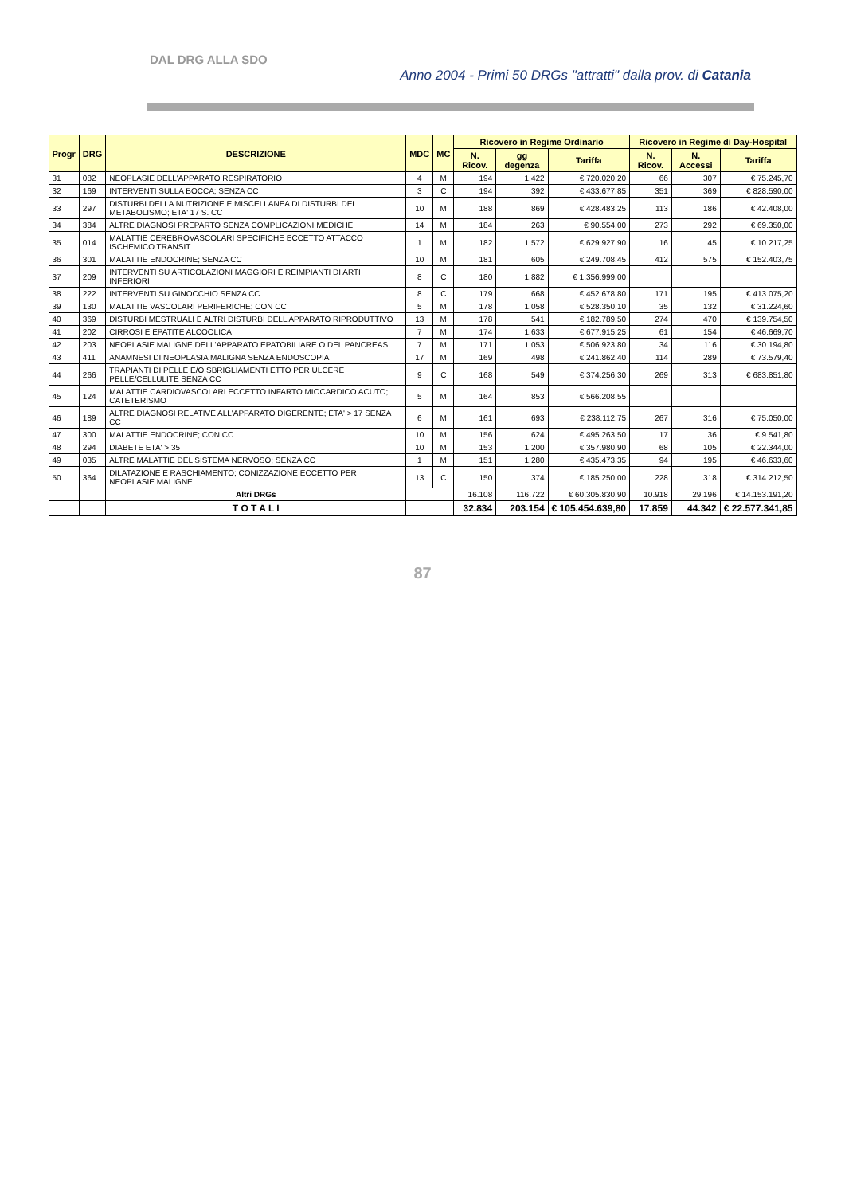DAL DRG ALLA SDO
Anno 2004 - Primi 50 DRGs "attratti" dalla prov. di Catania
| Progr | DRG | DESCRIZIONE | MDC | MC | Ricovero in Regime Ordinario | | | Ricovero in Regime di Day-Hospital | | |
| --- | --- | --- | --- | --- | --- | --- | --- | --- | --- | --- |
| | | | | | N. Ricov. | gg degenza | Tariffa | N. Ricov. | N. Accessi | Tariffa |
| 31 | 082 | NEOPLASIE DELL'APPARATO RESPIRATORIO | 4 | M | 194 | 1.422 | € 720.020,20 | 66 | 307 | € 75.245,70 |
| 32 | 169 | INTERVENTI SULLA BOCCA; SENZA CC | 3 | C | 194 | 392 | € 433.677,85 | 351 | 369 | € 828.590,00 |
| 33 | 297 | DISTURBI DELLA NUTRIZIONE E MISCELLANEA DI DISTURBI DEL METABOLISMO; ETA' 17 S. CC | 10 | M | 188 | 869 | € 428.483,25 | 113 | 186 | € 42.408,00 |
| 34 | 384 | ALTRE DIAGNOSI PREPARTO SENZA COMPLICAZIONI MEDICHE | 14 | M | 184 | 263 | € 90.554,00 | 273 | 292 | € 69.350,00 |
| 35 | 014 | MALATTIE CEREBROVASCOLARI SPECIFICHE ECCETTO ATTACCO ISCHEMICO TRANSIT. | 1 | M | 182 | 1.572 | € 629.927,90 | 16 | 45 | € 10.217,25 |
| 36 | 301 | MALATTIE ENDOCRINE; SENZA CC | 10 | M | 181 | 605 | € 249.708,45 | 412 | 575 | € 152.403,75 |
| 37 | 209 | INTERVENTI SU ARTICOLAZIONI MAGGIORI E REIMPIANTI DI ARTI INFERIORI | 8 | C | 180 | 1.882 | € 1.356.999,00 | | | |
| 38 | 222 | INTERVENTI SU GINOCCHIO SENZA CC | 8 | C | 179 | 668 | € 452.678,80 | 171 | 195 | € 413.075,20 |
| 39 | 130 | MALATTIE VASCOLARI PERIFERICHE; CON CC | 5 | M | 178 | 1.058 | € 528.350,10 | 35 | 132 | € 31.224,60 |
| 40 | 369 | DISTURBI MESTRUALI E ALTRI DISTURBI DELL'APPARATO RIPRODUTTIVO | 13 | M | 178 | 541 | € 182.789,50 | 274 | 470 | € 139.754,50 |
| 41 | 202 | CIRROSI E EPATITE ALCOOLICA | 7 | M | 174 | 1.633 | € 677.915,25 | 61 | 154 | € 46.669,70 |
| 42 | 203 | NEOPLASIE MALIGNE DELL'APPARATO EPATOBILIARE O DEL PANCREAS | 7 | M | 171 | 1.053 | € 506.923,80 | 34 | 116 | € 30.194,80 |
| 43 | 411 | ANAMNESI DI NEOPLASIA MALIGNA SENZA ENDOSCOPIA | 17 | M | 169 | 498 | € 241.862,40 | 114 | 289 | € 73.579,40 |
| 44 | 266 | TRAPIANTI DI PELLE E/O SBRIGLIAMENTI ETTO PER ULCERE PELLE/CELLULITE SENZA CC | 9 | C | 168 | 549 | € 374.256,30 | 269 | 313 | € 683.851,80 |
| 45 | 124 | MALATTIE CARDIOVASCOLARI ECCETTO INFARTO MIOCARDICO ACUTO; CATETERISMO | 5 | M | 164 | 853 | € 566.208,55 | | | |
| 46 | 189 | ALTRE DIAGNOSI RELATIVE ALL'APPARATO DIGERENTE; ETA' > 17 SENZA CC | 6 | M | 161 | 693 | € 238.112,75 | 267 | 316 | € 75.050,00 |
| 47 | 300 | MALATTIE ENDOCRINE; CON CC | 10 | M | 156 | 624 | € 495.263,50 | 17 | 36 | € 9.541,80 |
| 48 | 294 | DIABETE ETA' > 35 | 10 | M | 153 | 1.200 | € 357.980,90 | 68 | 105 | € 22.344,00 |
| 49 | 035 | ALTRE MALATTIE DEL SISTEMA NERVOSO; SENZA CC | 1 | M | 151 | 1.280 | € 435.473,35 | 94 | 195 | € 46.633,60 |
| 50 | 364 | DILATAZIONE E RASCHIAMENTO; CONIZZAZIONE ECCETTO PER NEOPLASIE MALIGNE | 13 | C | 150 | 374 | € 185.250,00 | 228 | 318 | € 314.212,50 |
| | | Altri DRGs | | | 16.108 | 116.722 | € 60.305.830,90 | 10.918 | 29.196 | € 14.153.191,20 |
| | | T O T A L I | | | 32.834 | 203.154 | € 105.454.639,80 | 17.859 | 44.342 | € 22.577.341,85 |
87